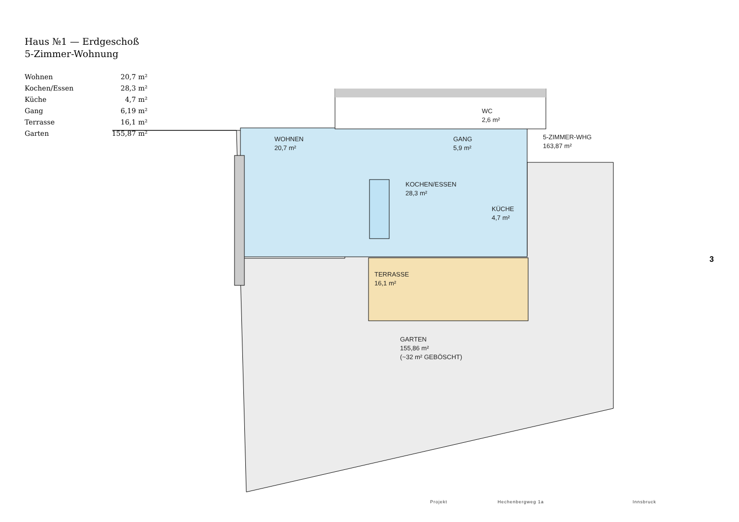Haus №1 — Erdgeschoß
5-Zimmer-Wohnung
| Wohnen | 20,7 m² |
| Kochen/Essen | 28,3 m² |
| Küche | 4,7 m² |
| Gang | 6,19 m² |
| Terrasse | 16,1 m² |
| Garten | 155,87 m² |
WOHNEN
20,7 m²
GANG
5,9 m²
WC
2,6 m²
5-ZIMMER-WHG
163,87 m²
KOCHEN/ESSEN
28,3 m²
KÜCHE
4,7 m²
TERRASSE
16,1 m²
GARTEN
155,86 m²
(~32 m² GEBÖSCHT)
3
Projekt Hechenbergweg 1a Innsbruck